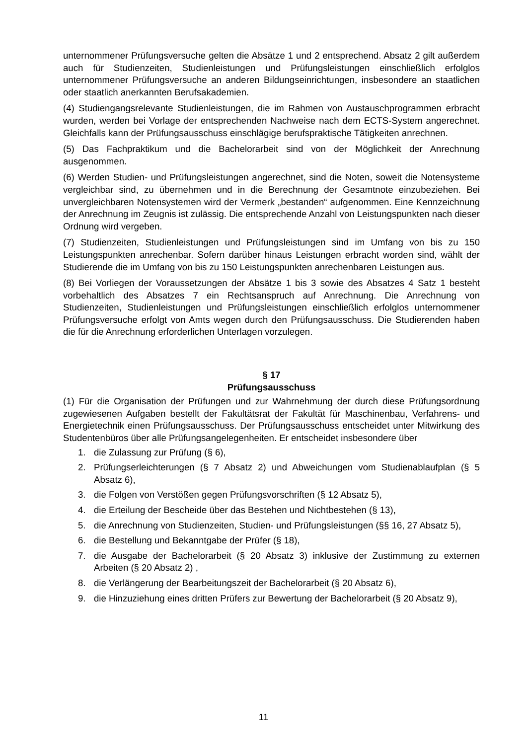unternommener Prüfungsversuche gelten die Absätze 1 und 2 entsprechend. Absatz 2 gilt außerdem auch für Studienzeiten, Studienleistungen und Prüfungsleistungen einschließlich erfolglos unternommener Prüfungsversuche an anderen Bildungseinrichtungen, insbesondere an staatlichen oder staatlich anerkannten Berufsakademien.
(4) Studiengangsrelevante Studienleistungen, die im Rahmen von Austauschprogrammen erbracht wurden, werden bei Vorlage der entsprechenden Nachweise nach dem ECTS-System angerechnet. Gleichfalls kann der Prüfungsausschuss einschlägige berufspraktische Tätigkeiten anrechnen.
(5) Das Fachpraktikum und die Bachelorarbeit sind von der Möglichkeit der Anrechnung ausgenommen.
(6) Werden Studien- und Prüfungsleistungen angerechnet, sind die Noten, soweit die Notensysteme vergleichbar sind, zu übernehmen und in die Berechnung der Gesamtnote einzubeziehen. Bei unvergleichbaren Notensystemen wird der Vermerk „bestanden“ aufgenommen. Eine Kennzeichnung der Anrechnung im Zeugnis ist zulässig. Die entsprechende Anzahl von Leistungspunkten nach dieser Ordnung wird vergeben.
(7) Studienzeiten, Studienleistungen und Prüfungsleistungen sind im Umfang von bis zu 150 Leistungspunkten anrechenbar. Sofern darüber hinaus Leistungen erbracht worden sind, wählt der Studierende die im Umfang von bis zu 150 Leistungspunkten anrechenbaren Leistungen aus.
(8) Bei Vorliegen der Voraussetzungen der Absätze 1 bis 3 sowie des Absatzes 4 Satz 1 besteht vorbehaltlich des Absatzes 7 ein Rechtsanspruch auf Anrechnung. Die Anrechnung von Studienzeiten, Studienleistungen und Prüfungsleistungen einschließlich erfolglos unternommener Prüfungsversuche erfolgt von Amts wegen durch den Prüfungsausschuss. Die Studierenden haben die für die Anrechnung erforderlichen Unterlagen vorzulegen.
§ 17
Prüfungsausschuss
(1) Für die Organisation der Prüfungen und zur Wahrnehmung der durch diese Prüfungsordnung zugewiesenen Aufgaben bestellt der Fakultätsrat der Fakultät für Maschinenbau, Verfahrens- und Energietechnik einen Prüfungsausschuss. Der Prüfungsausschuss entscheidet unter Mitwirkung des Studentenbüros über alle Prüfungsangelegenheiten. Er entscheidet insbesondere über
1. die Zulassung zur Prüfung (§ 6),
2. Prüfungserleichterungen (§ 7 Absatz 2) und Abweichungen vom Studienablaufplan (§ 5 Absatz 6),
3. die Folgen von Verstößen gegen Prüfungsvorschriften (§ 12 Absatz 5),
4. die Erteilung der Bescheide über das Bestehen und Nichtbestehen (§ 13),
5. die Anrechnung von Studienzeiten, Studien- und Prüfungsleistungen (§§ 16, 27 Absatz 5),
6. die Bestellung und Bekanntgabe der Prüfer (§ 18),
7. die Ausgabe der Bachelorarbeit (§ 20 Absatz 3) inklusive der Zustimmung zu externen Arbeiten (§ 20 Absatz 2) ,
8. die Verlängerung der Bearbeitungszeit der Bachelorarbeit (§ 20 Absatz 6),
9. die Hinzuziehung eines dritten Prüfers zur Bewertung der Bachelorarbeit (§ 20 Absatz 9),
11